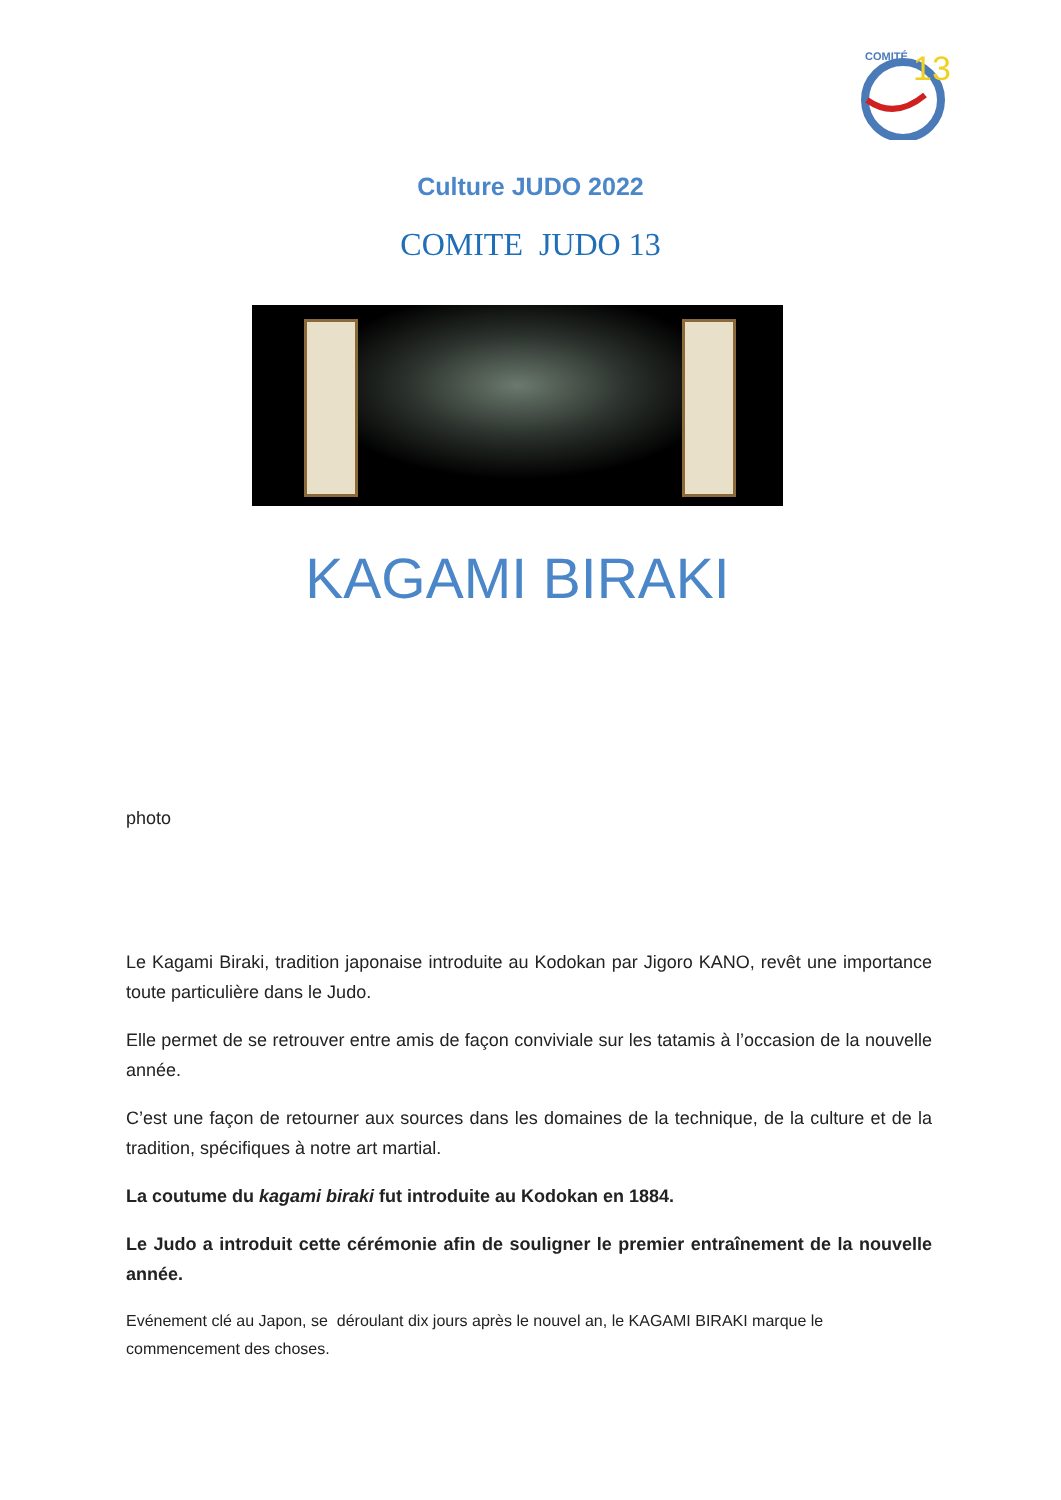COMITÉ
13
Culture JUDO 2022
COMITE JUDO 13
KAGAMI BIRAKI
photo
Le Kagami Biraki, tradition japonaise introduite au Kodokan par Jigoro KANO, revêt une importance toute particulière dans le Judo.
Elle permet de se retrouver entre amis de façon conviviale sur les tatamis à l’occasion de la nouvelle année.
C’est une façon de retourner aux sources dans les domaines de la technique, de la culture et de la tradition, spécifiques à notre art martial.
La coutume du kagami biraki fut introduite au Kodokan en 1884.
Le Judo a introduit cette cérémonie afin de souligner le premier entraînement de la nouvelle année.
Evénement clé au Japon, se déroulant dix jours après le nouvel an, le KAGAMI BIRAKI marque le commencement des choses.